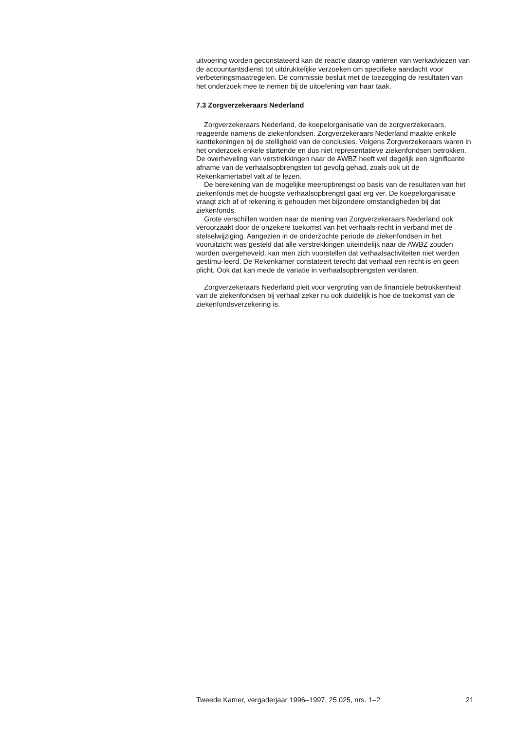uitvoering worden geconstateerd kan de reactie daarop variëren van werkadviezen van de accountantsdienst tot uitdrukkelijke verzoeken om specifieke aandacht voor verbeteringsmaatregelen. De commissie besluit met de toezegging de resultaten van het onderzoek mee te nemen bij de uitoefening van haar taak.
7.3 Zorgverzekeraars Nederland
Zorgverzekeraars Nederland, de koepelorganisatie van de zorgverzekeraars, reageerde namens de ziekenfondsen. Zorgverzekeraars Nederland maakte enkele kanttekeningen bij de stelligheid van de conclusies. Volgens Zorgverzekeraars waren in het onderzoek enkele startende en dus niet representatieve ziekenfondsen betrokken. De overheveling van verstrekkingen naar de AWBZ heeft wel degelijk een significante afname van de verhaalsopbrengsten tot gevolg gehad, zoals ook uit de Rekenkamertabel valt af te lezen.
De berekening van de mogelijke meeropbrengst op basis van de resultaten van het ziekenfonds met de hoogste verhaalsopbrengst gaat erg ver. De koepelorganisatie vraagt zich af of rekening is gehouden met bijzondere omstandigheden bij dat ziekenfonds.
Grote verschillen worden naar de mening van Zorgverzekeraars Nederland ook veroorzaakt door de onzekere toekomst van het verhaals-recht in verband met de stelselwijziging. Aangezien in de onderzochte periode de ziekenfondsen in het vooruitzicht was gesteld dat alle verstrekkingen uiteindelijk naar de AWBZ zouden worden overgeheveld, kan men zich voorstellen dat verhaalsactiviteiten niet werden gestimu-leerd. De Rekenkamer constateert terecht dat verhaal een recht is en geen plicht. Ook dat kan mede de variatie in verhaalsopbrengsten verklaren.
Zorgverzekeraars Nederland pleit voor vergroting van de financiële betrokkenheid van de ziekenfondsen bij verhaal zeker nu ook duidelijk is hoe de toekomst van de ziekenfondsverzekering is.
Tweede Kamer, vergaderjaar 1996–1997, 25 025, nrs. 1–2 21